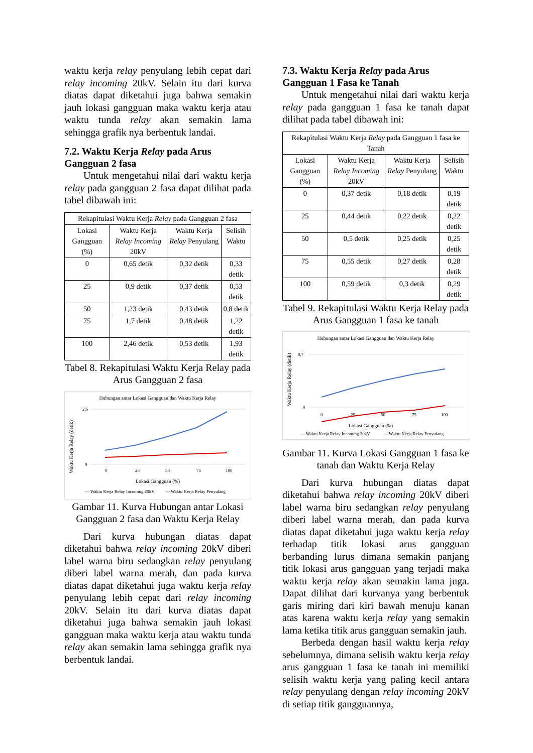waktu kerja relay penyulang lebih cepat dari relay incoming 20kV. Selain itu dari kurva diatas dapat diketahui juga bahwa semakin jauh lokasi gangguan maka waktu kerja atau waktu tunda relay akan semakin lama sehingga grafik nya berbentuk landai.
7.2. Waktu Kerja Relay pada Arus Gangguan 2 fasa
Untuk mengetahui nilai dari waktu kerja relay pada gangguan 2 fasa dapat dilihat pada tabel dibawah ini:
| Rekapitulasi Waktu Kerja Relay pada Gangguan 2 fasa | | | |
| --- | --- | --- | --- |
| Lokasi Gangguan (%) | Waktu Kerja Relay Incoming 20kV | Waktu Kerja Relay Penyulang | Selisih Waktu |
| 0 | 0,65 detik | 0,32 detik | 0,33 detik |
| 25 | 0,9 detik | 0,37 detik | 0,53 detik |
| 50 | 1,23 detik | 0,43 detik | 0,8 detik |
| 75 | 1,7 detik | 0,48 detik | 1,22 detik |
| 100 | 2,46 detik | 0,53 detik | 1,93 detik |
Tabel 8. Rekapitulasi Waktu Kerja Relay pada Arus Gangguan 2 fasa
Hubungan antar Lokasi Gangguan dan Waktu Kerja Relay
Waktu Kerja Relay (detik)
0
2,6
0
25
50
75
100
Lokasi Gangguan (%)
— Waktu Kerja Relay Incoming 20kV
— Waktu Kerja Relay Penyulang
Gambar 11. Kurva Hubungan antar Lokasi Gangguan 2 fasa dan Waktu Kerja Relay
Dari kurva hubungan diatas dapat diketahui bahwa relay incoming 20kV diberi label warna biru sedangkan relay penyulang diberi label warna merah, dan pada kurva diatas dapat diketahui juga waktu kerja relay penyulang lebih cepat dari relay incoming 20kV. Selain itu dari kurva diatas dapat diketahui juga bahwa semakin jauh lokasi gangguan maka waktu kerja atau waktu tunda relay akan semakin lama sehingga grafik nya berbentuk landai.
7.3. Waktu Kerja Relay pada Arus Gangguan 1 Fasa ke Tanah
Untuk mengetahui nilai dari waktu kerja relay pada gangguan 1 fasa ke tanah dapat dilihat pada tabel dibawah ini:
| Rekapitulasi Waktu Kerja Relay pada Gangguan 1 fasa ke Tanah | | | |
| --- | --- | --- | --- |
| Lokasi Gangguan (%) | Waktu Kerja Relay Incoming 20kV | Waktu Kerja Relay Penyulang | Selisih Waktu |
| 0 | 0,37 detik | 0,18 detik | 0,19 detik |
| 25 | 0,44 detik | 0,22 detik | 0,22 detik |
| 50 | 0,5 detik | 0,25 detik | 0,25 detik |
| 75 | 0,55 detik | 0,27 detik | 0,28 detik |
| 100 | 0,59 detik | 0,3 detik | 0,29 detik |
Tabel 9. Rekapitulasi Waktu Kerja Relay pada Arus Gangguan 1 fasa ke tanah
Hubungan antar Lokasi Gangguan dan Waktu Kerja Relay
Waktu Kerja Relay (detik)
0
0,7
0
25
50
75
100
Lokasi Gangguan (%)
— Waktu Kerja Relay Incoming 20kV
— Waktu Kerja Relay Penyulang
Gambar 11. Kurva Lokasi Gangguan 1 fasa ke tanah dan Waktu Kerja Relay
Dari kurva hubungan diatas dapat diketahui bahwa relay incoming 20kV diberi label warna biru sedangkan relay penyulang diberi label warna merah, dan pada kurva diatas dapat diketahui juga waktu kerja relay terhadap titik lokasi arus gangguan berbanding lurus dimana semakin panjang titik lokasi arus gangguan yang terjadi maka waktu kerja relay akan semakin lama juga. Dapat dilihat dari kurvanya yang berbentuk garis miring dari kiri bawah menuju kanan atas karena waktu kerja relay yang semakin lama ketika titik arus gangguan semakin jauh.
Berbeda dengan hasil waktu kerja relay sebelumnya, dimana selisih waktu kerja relay arus gangguan 1 fasa ke tanah ini memiliki selisih waktu kerja yang paling kecil antara relay penyulang dengan relay incoming 20kV di setiap titik gangguannya,